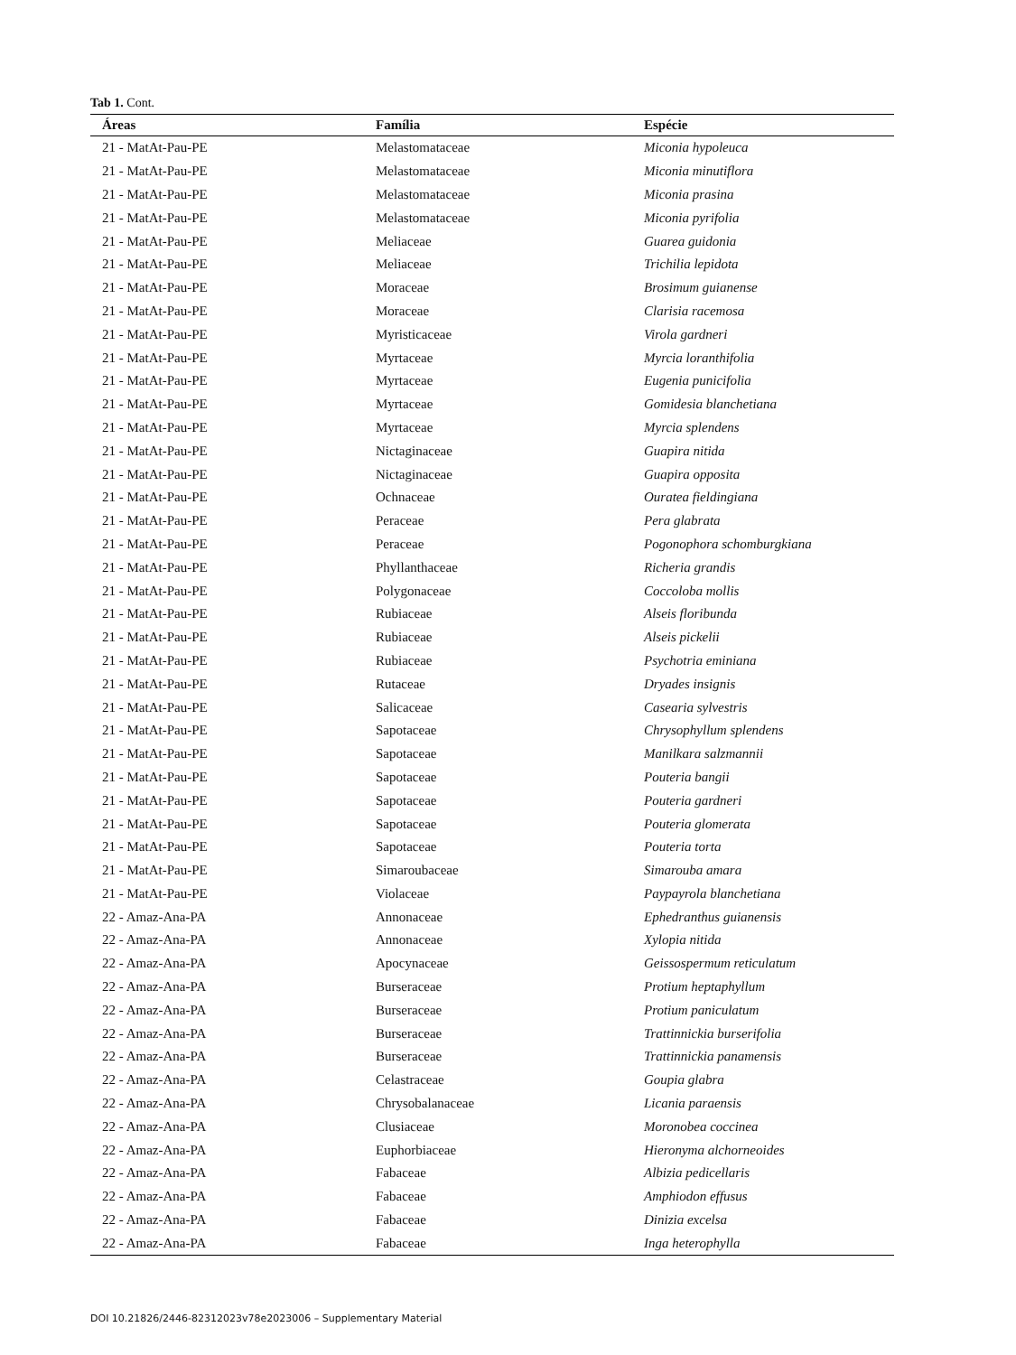Tab 1. Cont.
| Áreas | Família | Espécie |
| --- | --- | --- |
| 21 - MatAt-Pau-PE | Melastomataceae | Miconia hypoleuca |
| 21 - MatAt-Pau-PE | Melastomataceae | Miconia minutiflora |
| 21 - MatAt-Pau-PE | Melastomataceae | Miconia prasina |
| 21 - MatAt-Pau-PE | Melastomataceae | Miconia pyrifolia |
| 21 - MatAt-Pau-PE | Meliaceae | Guarea guidonia |
| 21 - MatAt-Pau-PE | Meliaceae | Trichilia lepidota |
| 21 - MatAt-Pau-PE | Moraceae | Brosimum guianense |
| 21 - MatAt-Pau-PE | Moraceae | Clarisia racemosa |
| 21 - MatAt-Pau-PE | Myristicaceae | Virola gardneri |
| 21 - MatAt-Pau-PE | Myrtaceae | Myrcia loranthifolia |
| 21 - MatAt-Pau-PE | Myrtaceae | Eugenia punicifolia |
| 21 - MatAt-Pau-PE | Myrtaceae | Gomidesia blanchetiana |
| 21 - MatAt-Pau-PE | Myrtaceae | Myrcia splendens |
| 21 - MatAt-Pau-PE | Nictaginaceae | Guapira nitida |
| 21 - MatAt-Pau-PE | Nictaginaceae | Guapira opposita |
| 21 - MatAt-Pau-PE | Ochnaceae | Ouratea fieldingiana |
| 21 - MatAt-Pau-PE | Peraceae | Pera glabrata |
| 21 - MatAt-Pau-PE | Peraceae | Pogonophora schomburgkiana |
| 21 - MatAt-Pau-PE | Phyllanthaceae | Richeria grandis |
| 21 - MatAt-Pau-PE | Polygonaceae | Coccoloba mollis |
| 21 - MatAt-Pau-PE | Rubiaceae | Alseis floribunda |
| 21 - MatAt-Pau-PE | Rubiaceae | Alseis pickelii |
| 21 - MatAt-Pau-PE | Rubiaceae | Psychotria eminiana |
| 21 - MatAt-Pau-PE | Rutaceae | Dryades insignis |
| 21 - MatAt-Pau-PE | Salicaceae | Casearia sylvestris |
| 21 - MatAt-Pau-PE | Sapotaceae | Chrysophyllum splendens |
| 21 - MatAt-Pau-PE | Sapotaceae | Manilkara salzmannii |
| 21 - MatAt-Pau-PE | Sapotaceae | Pouteria bangii |
| 21 - MatAt-Pau-PE | Sapotaceae | Pouteria gardneri |
| 21 - MatAt-Pau-PE | Sapotaceae | Pouteria glomerata |
| 21 - MatAt-Pau-PE | Sapotaceae | Pouteria torta |
| 21 - MatAt-Pau-PE | Simaroubaceae | Simarouba amara |
| 21 - MatAt-Pau-PE | Violaceae | Paypayrola blanchetiana |
| 22 - Amaz-Ana-PA | Annonaceae | Ephedranthus guianensis |
| 22 - Amaz-Ana-PA | Annonaceae | Xylopia nitida |
| 22 - Amaz-Ana-PA | Apocynaceae | Geissospermum reticulatum |
| 22 - Amaz-Ana-PA | Burseraceae | Protium heptaphyllum |
| 22 - Amaz-Ana-PA | Burseraceae | Protium paniculatum |
| 22 - Amaz-Ana-PA | Burseraceae | Trattinnickia burserifolia |
| 22 - Amaz-Ana-PA | Burseraceae | Trattinnickia panamensis |
| 22 - Amaz-Ana-PA | Celastraceae | Goupia glabra |
| 22 - Amaz-Ana-PA | Chrysobalanaceae | Licania paraensis |
| 22 - Amaz-Ana-PA | Clusiaceae | Moronobea coccinea |
| 22 - Amaz-Ana-PA | Euphorbiaceae | Hieronyma alchorneoides |
| 22 - Amaz-Ana-PA | Fabaceae | Albizia pedicellaris |
| 22 - Amaz-Ana-PA | Fabaceae | Amphiodon effusus |
| 22 - Amaz-Ana-PA | Fabaceae | Dinizia excelsa |
| 22 - Amaz-Ana-PA | Fabaceae | Inga heterophylla |
DOI 10.21826/2446-82312023v78e2023006 – Supplementary Material